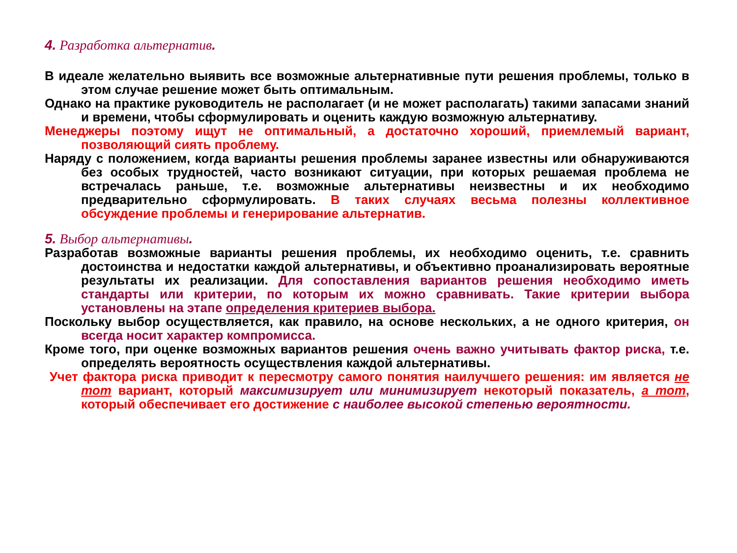4. Разработка альтернатив.
В идеале желательно выявить все возможные альтернативные пути решения проблемы, только в этом случае решение может быть оптимальным.
Однако на практике руководитель не располагает (и не может располагать) такими запасами знаний и времени, чтобы сформулировать и оценить каждую возможную альтернативу.
Менеджеры поэтому ищут не оптимальный, а достаточно хороший, приемлемый вариант, позволяющий сиять проблему.
Наряду с положением, когда варианты решения проблемы заранее известны или обнаруживаются без особых трудностей, часто возникают ситуации, при которых решаемая проблема не встречалась раньше, т.е. возможные альтернативы неизвестны и их необходимо предварительно сформулировать. В таких случаях весьма полезны коллективное обсуждение проблемы и генерирование альтернатив.
5. Выбор альтернативы.
Разработав возможные варианты решения проблемы, их необходимо оценить, т.е. сравнить достоинства и недостатки каждой альтернативы, и объективно проанализировать вероятные результаты их реализации. Для сопоставления вариантов решения необходимо иметь стандарты или критерии, по которым их можно сравнивать. Такие критерии выбора установлены на этапе определения критериев выбора.
Поскольку выбор осуществляется, как правило, на основе нескольких, а не одного критерия, он всегда носит характер компромисса.
Кроме того, при оценке возможных вариантов решения очень важно учитывать фактор риска, т.е. определять вероятность осуществления каждой альтернативы.
Учет фактора риска приводит к пересмотру самого понятия наилучшего решения: им является не тот вариант, который максимизирует или минимизирует некоторый показатель, а тот, который обеспечивает его достижение с наиболее высокой степенью вероятности.